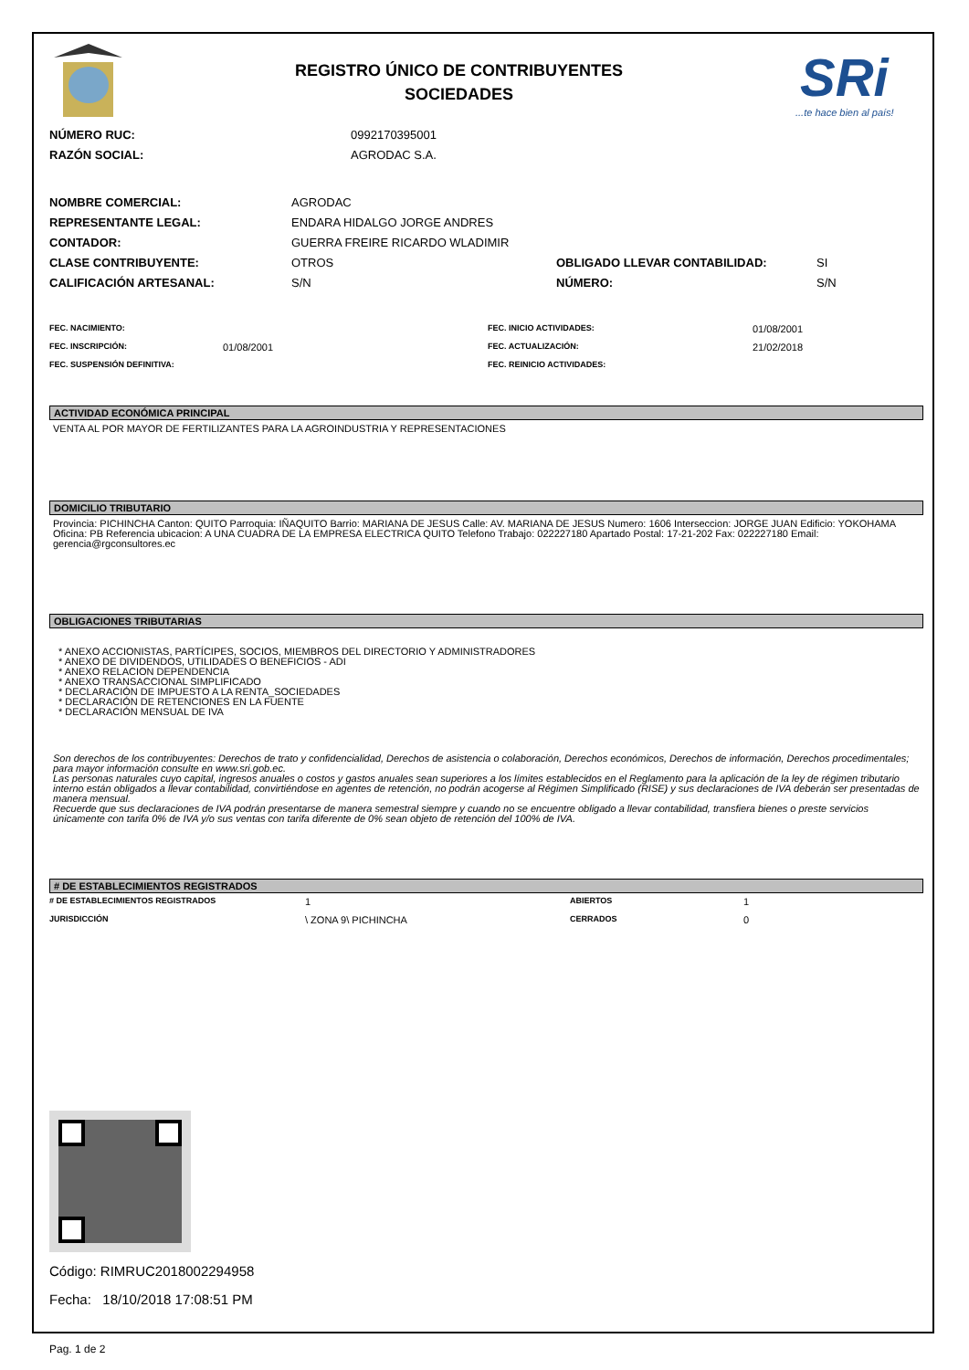REGISTRO ÚNICO DE CONTRIBUYENTES
SOCIEDADES
SRi
...te hace bien al país!
| NÚMERO RUC: | 0992170395001 |
| RAZÓN SOCIAL: | AGRODAC S.A. |
| NOMBRE COMERCIAL: | AGRODAC | | |
| REPRESENTANTE LEGAL: | ENDARA HIDALGO JORGE ANDRES | | |
| CONTADOR: | GUERRA FREIRE RICARDO WLADIMIR | | |
| CLASE CONTRIBUYENTE: | OTROS | OBLIGADO LLEVAR CONTABILIDAD: | SI |
| CALIFICACIÓN ARTESANAL: | S/N | NÚMERO: | S/N |
| FEC. NACIMIENTO: | | FEC. INICIO ACTIVIDADES: | 01/08/2001 |
| FEC. INSCRIPCIÓN: | 01/08/2001 | FEC. ACTUALIZACIÓN: | 21/02/2018 |
| FEC. SUSPENSIÓN DEFINITIVA: | | FEC. REINICIO ACTIVIDADES: | |
ACTIVIDAD ECONÓMICA PRINCIPAL
VENTA AL POR MAYOR DE FERTILIZANTES PARA LA AGROINDUSTRIA Y REPRESENTACIONES
DOMICILIO TRIBUTARIO
Provincia: PICHINCHA Canton: QUITO Parroquia: IÑAQUITO Barrio: MARIANA DE JESUS Calle: AV. MARIANA DE JESUS Numero: 1606 Interseccion: JORGE JUAN Edificio: YOKOHAMA Oficina: PB Referencia ubicacion: A UNA CUADRA DE LA EMPRESA ELECTRICA QUITO Telefono Trabajo: 022227180 Apartado Postal: 17-21-202 Fax: 022227180 Email: gerencia@rgconsultores.ec
OBLIGACIONES TRIBUTARIAS
* ANEXO ACCIONISTAS, PARTÍCIPES, SOCIOS, MIEMBROS DEL DIRECTORIO Y ADMINISTRADORES
* ANEXO DE DIVIDENDOS, UTILIDADES O BENEFICIOS - ADI
* ANEXO RELACION DEPENDENCIA
* ANEXO TRANSACCIONAL SIMPLIFICADO
* DECLARACIÓN DE IMPUESTO A LA RENTA_SOCIEDADES
* DECLARACIÓN DE RETENCIONES EN LA FUENTE
* DECLARACIÓN MENSUAL DE IVA
Son derechos de los contribuyentes: Derechos de trato y confidencialidad, Derechos de asistencia o colaboración, Derechos económicos, Derechos de información, Derechos procedimentales; para mayor información consulte en www.sri.gob.ec.
Las personas naturales cuyo capital, ingresos anuales o costos y gastos anuales sean superiores a los límites establecidos en el Reglamento para la aplicación de la ley de régimen tributario interno están obligados a llevar contabilidad, convirtiéndose en agentes de retención, no podrán acogerse al Régimen Simplificado (RISE) y sus declaraciones de IVA deberán ser presentadas de manera mensual.
Recuerde que sus declaraciones de IVA podrán presentarse de manera semestral siempre y cuando no se encuentre obligado a llevar contabilidad, transfiera bienes o preste servicios únicamente con tarifa 0% de IVA y/o sus ventas con tarifa diferente de 0% sean objeto de retención del 100% de IVA.
# DE ESTABLECIMIENTOS REGISTRADOS
| # DE ESTABLECIMIENTOS REGISTRADOS | 1 | ABIERTOS | 1 |
| JURISDICCIÓN | \ ZONA 9\ PICHINCHA | CERRADOS | 0 |
Código: RIMRUC2018002294958
Fecha: 18/10/2018 17:08:51 PM
Pag. 1 de 2